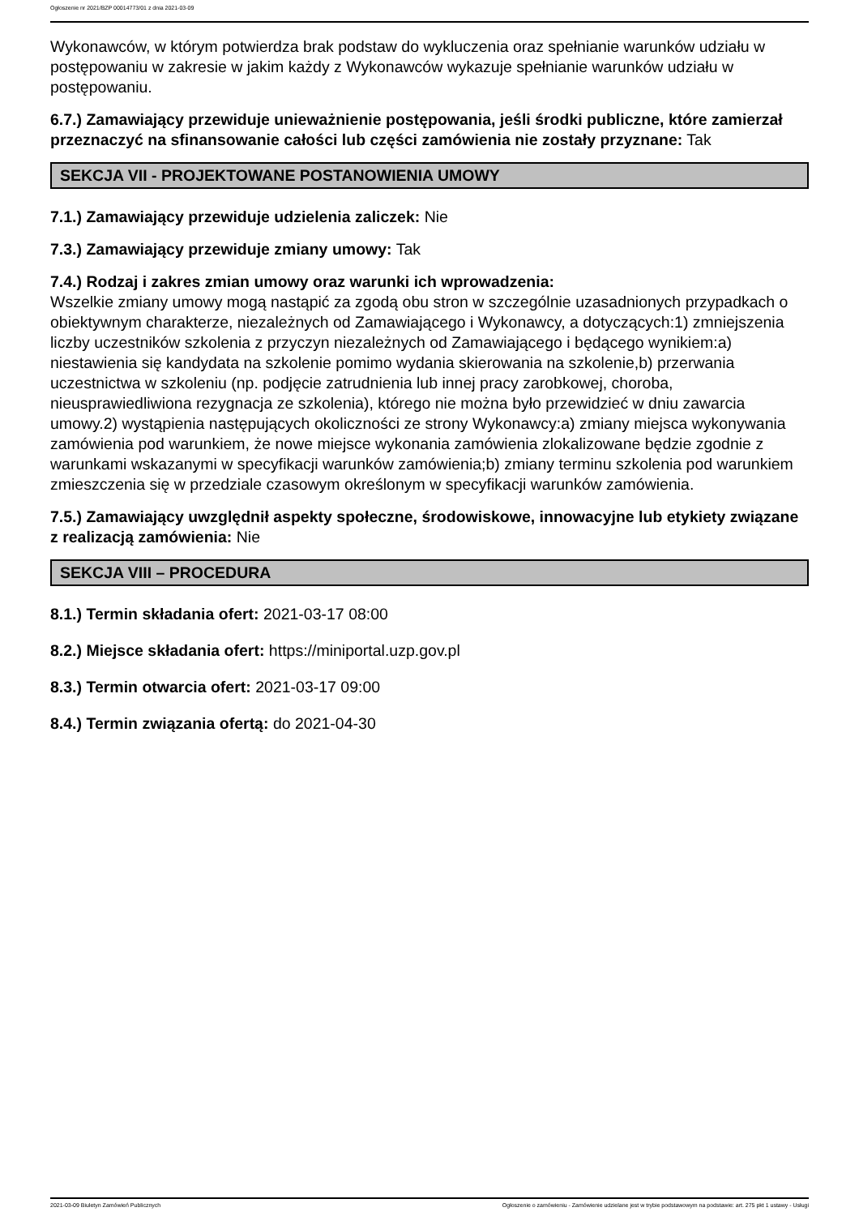Ogłoszenie nr 2021/BZP 00014773/01 z dnia 2021-03-09
Wykonawców, w którym potwierdza brak podstaw do wykluczenia oraz spełnianie warunków udziału w postępowaniu w zakresie w jakim każdy z Wykonawców wykazuje spełnianie warunków udziału w postępowaniu.
6.7.) Zamawiający przewiduje unieważnienie postępowania, jeśli środki publiczne, które zamierzał przeznaczyć na sfinansowanie całości lub części zamówienia nie zostały przyznane: Tak
SEKCJA VII - PROJEKTOWANE POSTANOWIENIA UMOWY
7.1.) Zamawiający przewiduje udzielenia zaliczek: Nie
7.3.) Zamawiający przewiduje zmiany umowy: Tak
7.4.) Rodzaj i zakres zmian umowy oraz warunki ich wprowadzenia:
Wszelkie zmiany umowy mogą nastąpić za zgodą obu stron w szczególnie uzasadnionych przypadkach o obiektywnym charakterze, niezależnych od Zamawiającego i Wykonawcy, a dotyczących:1) zmniejszenia liczby uczestników szkolenia z przyczyn niezależnych od Zamawiającego i będącego wynikiem:a) niestawienia się kandydata na szkolenie pomimo wydania skierowania na szkolenie,b) przerwania uczestnictwa w szkoleniu (np. podjęcie zatrudnienia lub innej pracy zarobkowej, choroba, nieusprawiedliwiona rezygnacja ze szkolenia), którego nie można było przewidzieć w dniu zawarcia umowy.2) wystąpienia następujących okoliczności ze strony Wykonawcy:a) zmiany miejsca wykonywania zamówienia pod warunkiem, że nowe miejsce wykonania zamówienia zlokalizowane będzie zgodnie z warunkami wskazanymi w specyfikacji warunków zamówienia;b) zmiany terminu szkolenia pod warunkiem zmieszczenia się w przedziale czasowym określonym w specyfikacji warunków zamówienia.
7.5.) Zamawiający uwzględnił aspekty społeczne, środowiskowe, innowacyjne lub etykiety związane z realizacją zamówienia: Nie
SEKCJA VIII – PROCEDURA
8.1.) Termin składania ofert: 2021-03-17 08:00
8.2.) Miejsce składania ofert: https://miniportal.uzp.gov.pl
8.3.) Termin otwarcia ofert: 2021-03-17 09:00
8.4.) Termin związania ofertą: do 2021-04-30
2021-03-09 Biuletyn Zamówień Publicznych Ogłoszenie o zamówieniu - Zamówienie udzielane jest w trybie podstawowym na podstawie: art. 275 pkt 1 ustawy - Usługi